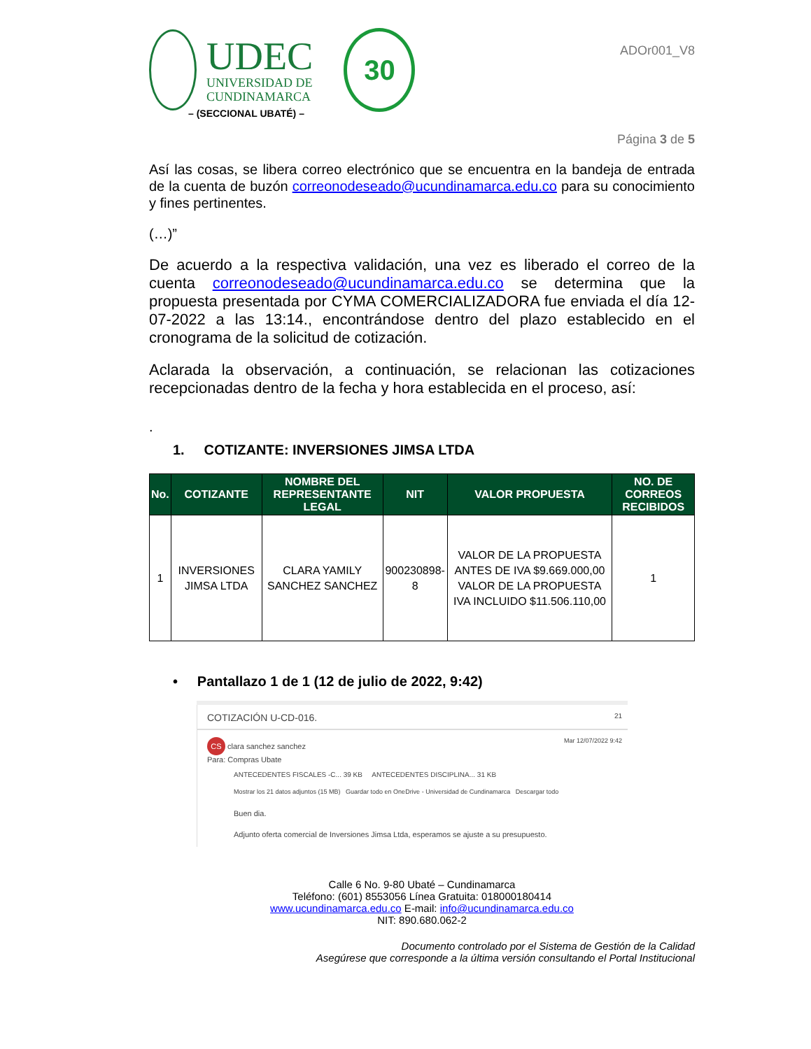UDEC
UNIVERSIDAD DE
CUNDINAMARCA
30
– (SECCIONAL UBATÉ) –
ADOr001_V8
Página 3 de 5
Así las cosas, se libera correo electrónico que se encuentra en la bandeja de entrada de la cuenta de buzón correonodeseado@ucundinamarca.edu.co para su conocimiento y fines pertinentes.
(…)”
De acuerdo a la respectiva validación, una vez es liberado el correo de la cuenta correonodeseado@ucundinamarca.edu.co se determina que la propuesta presentada por CYMA COMERCIALIZADORA fue enviada el día 12-07-2022 a las 13:14., encontrándose dentro del plazo establecido en el cronograma de la solicitud de cotización.
Aclarada la observación, a continuación, se relacionan las cotizaciones recepcionadas dentro de la fecha y hora establecida en el proceso, así:
.
1. COTIZANTE: INVERSIONES JIMSA LTDA
| No. | COTIZANTE | NOMBRE DEL REPRESENTANTE LEGAL | NIT | VALOR PROPUESTA | NO. DE CORREOS RECIBIDOS |
| --- | --- | --- | --- | --- | --- |
| 1 | INVERSIONES JIMSA LTDA | CLARA YAMILY SANCHEZ SANCHEZ | 900230898-8 | VALOR DE LA PROPUESTA ANTES DE IVA $9.669.000,00 VALOR DE LA PROPUESTA IVA INCLUIDO $11.506.110,00 | 1 |
• Pantallazo 1 de 1 (12 de julio de 2022, 9:42)
COTIZACIÓN U-CD-016. 21
CS clara sanchez sanchez
Para: Compras Ubate
Mar 12/07/2022 9:42
ANTECEDENTES FISCALES -C... 39 KB ANTECEDENTES DISCIPLINA... 31 KB
Mostrar los 21 datos adjuntos (15 MB) Guardar todo en OneDrive - Universidad de Cundinamarca Descargar todo
Buen dia.
Adjunto oferta comercial de Inversiones Jimsa Ltda, esperamos se ajuste a su presupuesto.
Calle 6 No. 9-80 Ubaté – Cundinamarca
Teléfono: (601) 8553056 Línea Gratuita: 018000180414
www.ucundinamarca.edu.co E-mail: info@ucundinamarca.edu.co
NIT: 890.680.062-2
Documento controlado por el Sistema de Gestión de la Calidad
Asegúrese que corresponde a la última versión consultando el Portal Institucional